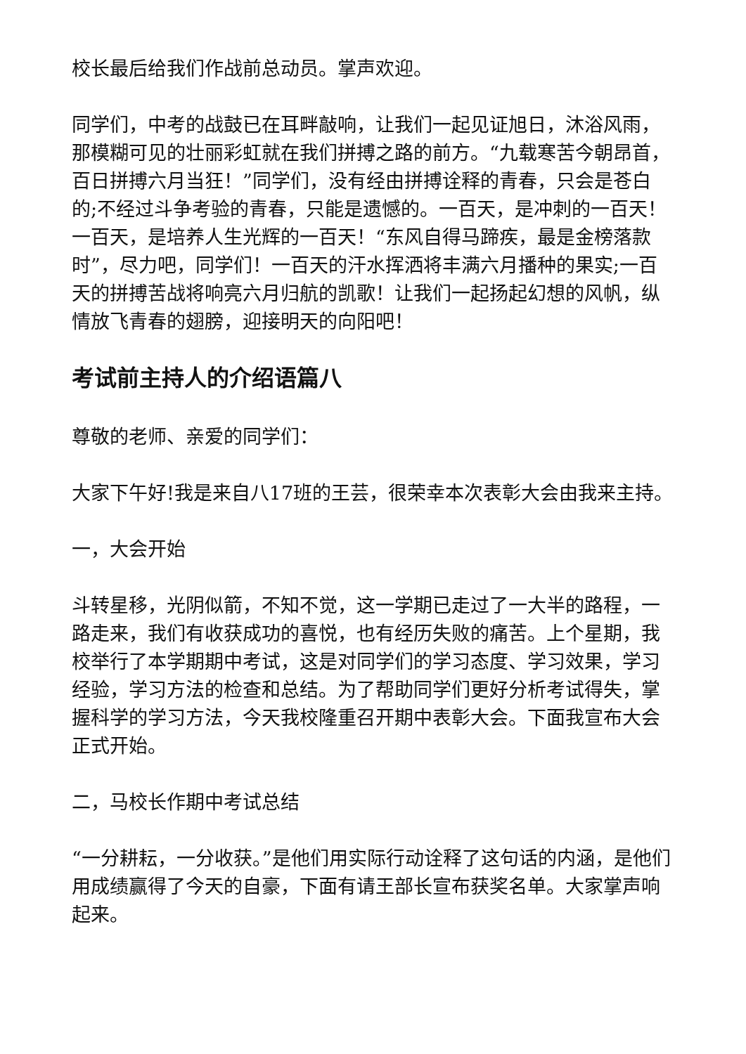校长最后给我们作战前总动员。掌声欢迎。
同学们，中考的战鼓已在耳畔敲响，让我们一起见证旭日，沐浴风雨，那模糊可见的壮丽彩虹就在我们拼搏之路的前方。“九载寒苦今朝昂首，百日拼搏六月当狂！”同学们，没有经由拼搏诠释的青春，只会是苍白的;不经过斗争考验的青春，只能是遗憾的。一百天，是冲刺的一百天！一百天，是培养人生光辉的一百天！“东风自得马蹄疾，最是金榜落款时”，尽力吧，同学们！一百天的汗水挥洒将丰满六月播种的果实;一百天的拼搏苦战将响亮六月归航的凯歌！让我们一起扬起幻想的风帆，纵情放飞青春的翅膀，迎接明天的向阳吧！
考试前主持人的介绍语篇八
尊敬的老师、亲爱的同学们：
大家下午好!我是来自八17班的王芸，很荣幸本次表彰大会由我来主持。
一，大会开始
斗转星移，光阴似箭，不知不觉，这一学期已走过了一大半的路程，一路走来，我们有收获成功的喜悦，也有经历失败的痛苦。上个星期，我校举行了本学期期中考试，这是对同学们的学习态度、学习效果，学习经验，学习方法的检查和总结。为了帮助同学们更好分析考试得失，掌握科学的学习方法，今天我校隆重召开期中表彰大会。下面我宣布大会正式开始。
二，马校长作期中考试总结
“一分耕耘，一分收获。”是他们用实际行动诠释了这句话的内涵，是他们用成绩赢得了今天的自豪，下面有请王部长宣布获奖名单。大家掌声响起来。